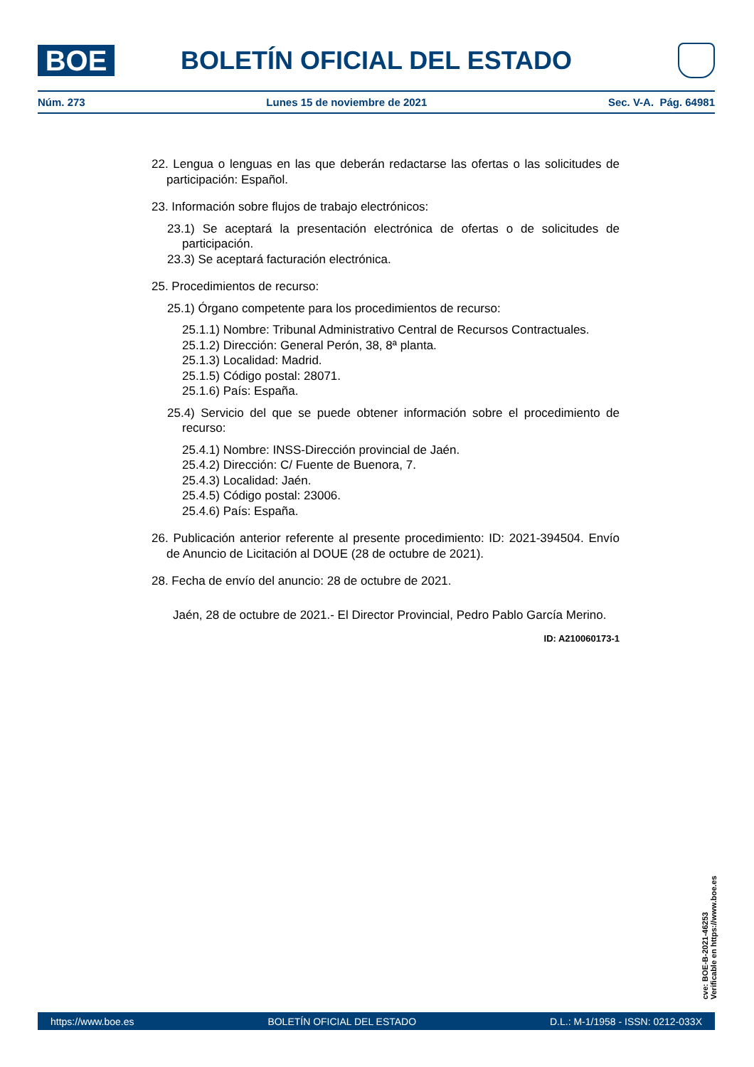BOE
BOLETÍN OFICIAL DEL ESTADO
Núm. 273 Lunes 15 de noviembre de 2021 Sec. V-A. Pág. 64981
22. Lengua o lenguas en las que deberán redactarse las ofertas o las solicitudes de participación: Español.
23. Información sobre flujos de trabajo electrónicos:
23.1) Se aceptará la presentación electrónica de ofertas o de solicitudes de participación.
23.3) Se aceptará facturación electrónica.
25. Procedimientos de recurso:
25.1) Órgano competente para los procedimientos de recurso:
25.1.1) Nombre: Tribunal Administrativo Central de Recursos Contractuales.
25.1.2) Dirección: General Perón, 38, 8ª planta.
25.1.3) Localidad: Madrid.
25.1.5) Código postal: 28071.
25.1.6) País: España.
25.4) Servicio del que se puede obtener información sobre el procedimiento de recurso:
25.4.1) Nombre: INSS-Dirección provincial de Jaén.
25.4.2) Dirección: C/ Fuente de Buenora, 7.
25.4.3) Localidad: Jaén.
25.4.5) Código postal: 23006.
25.4.6) País: España.
26. Publicación anterior referente al presente procedimiento: ID: 2021-394504. Envío de Anuncio de Licitación al DOUE (28 de octubre de 2021).
28. Fecha de envío del anuncio: 28 de octubre de 2021.
Jaén, 28 de octubre de 2021.- El Director Provincial, Pedro Pablo García Merino.
ID: A210060173-1
cve: BOE-B-2021-46253
Verificable en https://www.boe.es
https://www.boe.es BOLETÍN OFICIAL DEL ESTADO D.L.: M-1/1958 - ISSN: 0212-033X